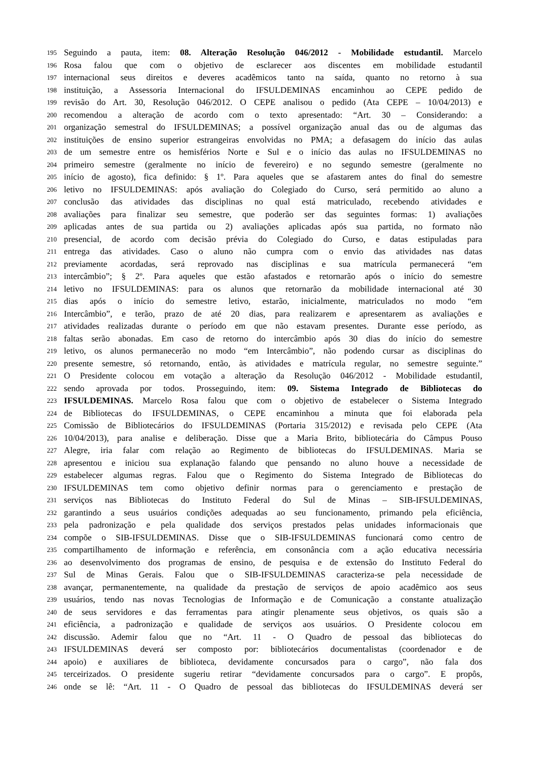195 Seguindo a pauta, item: 08. Alteração Resolução 046/2012 - Mobilidade estudantil. Marcelo
196 Rosa falou que com o objetivo de esclarecer aos discentes em mobilidade estudantil
197 internacional seus direitos e deveres acadêmicos tanto na saída, quanto no retorno à sua
198 instituição, a Assessoria Internacional do IFSULDEMINAS encaminhou ao CEPE pedido de
199 revisão do Art. 30, Resolução 046/2012. O CEPE analisou o pedido (Ata CEPE – 10/04/2013) e
200 recomendou a alteração de acordo com o texto apresentado: “Art. 30 – Considerando: a
201 organização semestral do IFSULDEMINAS; a possível organização anual das ou de algumas das
202 instituições de ensino superior estrangeiras envolvidas no PMA; a defasagem do início das aulas
203 de um semestre entre os hemisférios Norte e Sul e o início das aulas no IFSULDEMINAS no
204 primeiro semestre (geralmente no início de fevereiro) e no segundo semestre (geralmente no
205 início de agosto), fica definido: § 1º. Para aqueles que se afastarem antes do final do semestre
206 letivo no IFSULDEMINAS: após avaliação do Colegiado do Curso, será permitido ao aluno a
207 conclusão das atividades das disciplinas no qual está matriculado, recebendo atividades e
208 avaliações para finalizar seu semestre, que poderão ser das seguintes formas: 1) avaliações
209 aplicadas antes de sua partida ou 2) avaliações aplicadas após sua partida, no formato não
210 presencial, de acordo com decisão prévia do Colegiado do Curso, e datas estipuladas para
211 entrega das atividades. Caso o aluno não cumpra com o envio das atividades nas datas
212 previamente acordadas, será reprovado nas disciplinas e sua matrícula permanecerá “em
213 intercâmbio”; § 2º. Para aqueles que estão afastados e retornarão após o início do semestre
214 letivo no IFSULDEMINAS: para os alunos que retornarão da mobilidade internacional até 30
215 dias após o início do semestre letivo, estarão, inicialmente, matriculados no modo “em
216 Intercâmbio”, e terão, prazo de até 20 dias, para realizarem e apresentarem as avaliações e
217 atividades realizadas durante o período em que não estavam presentes. Durante esse período, as
218 faltas serão abonadas. Em caso de retorno do intercâmbio após 30 dias do início do semestre
219 letivo, os alunos permanecerão no modo “em Intercâmbio”, não podendo cursar as disciplinas do
220 presente semestre, só retornando, então, às atividades e matrícula regular, no semestre seguinte.”
221 O Presidente colocou em votação a alteração da Resolução 046/2012 - Mobilidade estudantil,
222 sendo aprovada por todos. Prosseguindo, item: 09. Sistema Integrado de Bibliotecas do
223 IFSULDEMINAS. Marcelo Rosa falou que com o objetivo de estabelecer o Sistema Integrado
224 de Bibliotecas do IFSULDEMINAS, o CEPE encaminhou a minuta que foi elaborada pela
225 Comissão de Bibliotecários do IFSULDEMINAS (Portaria 315/2012) e revisada pelo CEPE (Ata
226 10/04/2013), para analise e deliberação. Disse que a Maria Brito, bibliotecária do Câmpus Pouso
227 Alegre, iria falar com relação ao Regimento de bibliotecas do IFSULDEMINAS. Maria se
228 apresentou e iniciou sua explanação falando que pensando no aluno houve a necessidade de
229 estabelecer algumas regras. Falou que o Regimento do Sistema Integrado de Bibliotecas do
230 IFSULDEMINAS tem como objetivo definir normas para o gerenciamento e prestação de
231 serviços nas Bibliotecas do Instituto Federal do Sul de Minas – SIB-IFSULDEMINAS,
232 garantindo a seus usuários condições adequadas ao seu funcionamento, primando pela eficiência,
233 pela padronização e pela qualidade dos serviços prestados pelas unidades informacionais que
234 compõe o SIB-IFSULDEMINAS. Disse que o SIB-IFSULDEMINAS funcionará como centro de
235 compartilhamento de informação e referência, em consonância com a ação educativa necessária
236 ao desenvolvimento dos programas de ensino, de pesquisa e de extensão do Instituto Federal do
237 Sul de Minas Gerais. Falou que o SIB-IFSULDEMINAS caracteriza-se pela necessidade de
238 avançar, permanentemente, na qualidade da prestação de serviços de apoio acadêmico aos seus
239 usuários, tendo nas novas Tecnologias de Informação e de Comunicação a constante atualização
240 de seus servidores e das ferramentas para atingir plenamente seus objetivos, os quais são a
241 eficiência, a padronização e qualidade de serviços aos usuários. O Presidente colocou em
242 discussão. Ademir falou que no “Art. 11 - O Quadro de pessoal das bibliotecas do
243 IFSULDEMINAS deverá ser composto por: bibliotecários documentalistas (coordenador e de
244 apoio) e auxiliares de biblioteca, devidamente concursados para o cargo”, não fala dos
245 terceirizados. O presidente sugeriu retirar “devidamente concursados para o cargo”. E propôs,
246 onde se lê: “Art. 11 - O Quadro de pessoal das bibliotecas do IFSULDEMINAS deverá ser